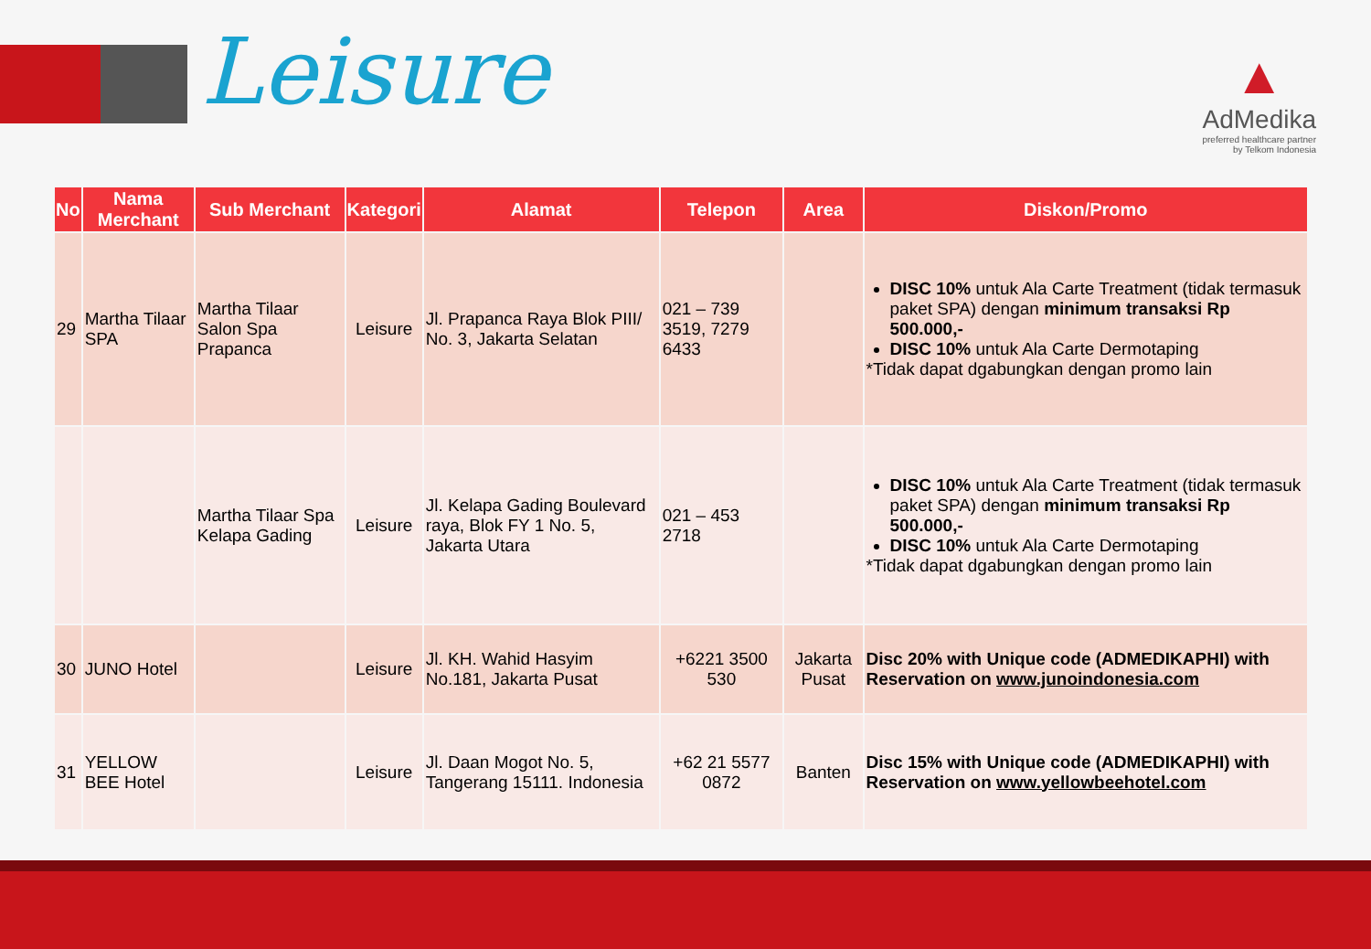Leisure
▲
AdMedika
preferred healthcare partner
by Telkom Indonesia
| No | Nama Merchant | Sub Merchant | Kategori | Alamat | Telepon | Area | Diskon/Promo |
| --- | --- | --- | --- | --- | --- | --- | --- |
| 29 | Martha Tilaar SPA | Martha Tilaar Salon Spa Prapanca | Leisure | Jl. Prapanca Raya Blok PIII/ No. 3, Jakarta Selatan | 021 – 739 3519, 7279 6433 | | DISC 10% untuk Ala Carte Treatment (tidak termasuk paket SPA) dengan minimum transaksi Rp 500.000,- DISC 10% untuk Ala Carte Dermotaping *Tidak dapat dgabungkan dengan promo lain |
| | | Martha Tilaar Spa Kelapa Gading | Leisure | Jl. Kelapa Gading Boulevard raya, Blok FY 1 No. 5, Jakarta Utara | 021 – 453 2718 | | DISC 10% untuk Ala Carte Treatment (tidak termasuk paket SPA) dengan minimum transaksi Rp 500.000,- DISC 10% untuk Ala Carte Dermotaping *Tidak dapat dgabungkan dengan promo lain |
| 30 | JUNO Hotel | | Leisure | Jl. KH. Wahid Hasyim No.181, Jakarta Pusat | +6221 3500 530 | Jakarta Pusat | Disc 20% with Unique code (ADMEDIKAPHI) with Reservation on www.junoindonesia.com |
| 31 | YELLOW BEE Hotel | | Leisure | Jl. Daan Mogot No. 5, Tangerang 15111. Indonesia | +62 21 5577 0872 | Banten | Disc 15% with Unique code (ADMEDIKAPHI) with Reservation on www.yellowbeehotel.com |